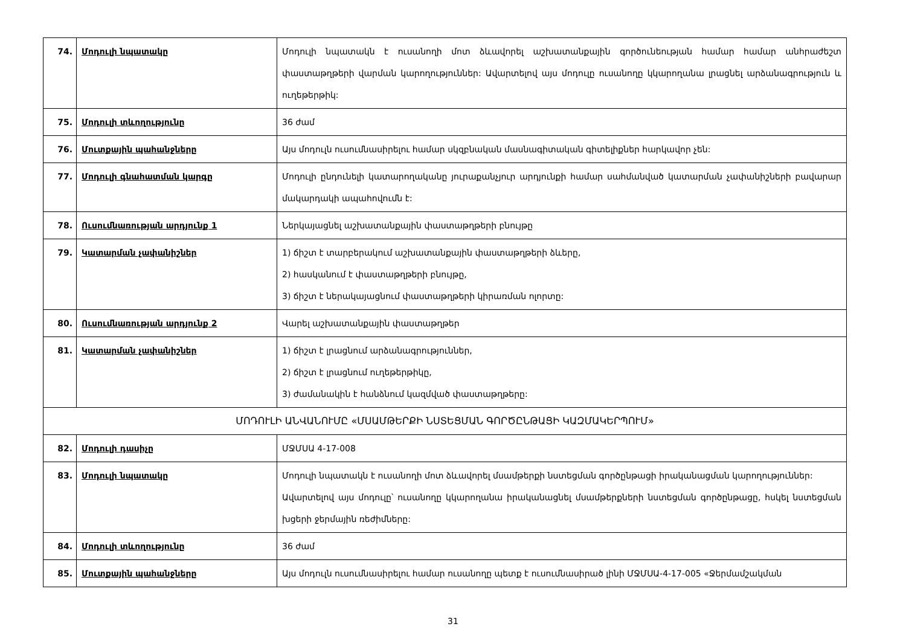| 74. | Մոդուլի նպատակը | Մոդուլի նպատակն է ուսանողի մոտ ձևավորել աշխատանքային գործունեության համար համար անհրաժեշտ փաստաթղթերի վարման կարողություններ: Ավարտելով այս մոդուլը ուսանողը կկարողանա լրացնել արձանագրություն և ուղեթերթիկ: |
| 75. | Մոդուլի տևողությունը | 36 ժամ |
| 76. | Մուտքային պահանջները | Այս մոդուլն ուսումնասիրելու համար սկզբնական մասնագիտական գիտելիքներ հարկավոր չեն: |
| 77. | Մոդուլի գնահատման կարգը | Մոդուլի ընդունելի կատարողականը յուրաքանչյուր արդյունքի համար սահմանված կատարման չափանիշների բավարար մակարդակի ապահովումն է: |
| 78. | Ուսումնառության արդյունք 1 | Ներկայացնել աշխատանքային փաստաթղթերի բնույթը |
| 79. | Կատարման չափանիշներ | 1) ճիշտ է տարբերակում աշխատանքային փաստաթղթերի ձևերը, 2) հասկանում է փաստաթղթերի բնույթը, 3) ճիշտ է ներակայացնում փաստաթղթերի կիրառման ոլորտը: |
| 80. | Ուսումնառության արդյունք 2 | Վարել աշխատանքային փաստաթղթեր |
| 81. | Կատարման չափանիշներ | 1) ճիշտ է լրացնում արձանագրություններ, 2) ճիշտ է լրացնում ուղեթերթիկը, 3) ժամանակին է հանձնում կազմված փաստաթղթերը: |
| ՄՈԴՈՒԼԻ ԱՆՎԱՆՈՒՄԸ «ՄՍԱՄԹԵՐՔԻ ՆՍՏԵՑՄԱՆ ԳՈՐԾԸՆԹԱՑԻ ԿԱԶՄԱԿԵՐՊՈՒՄ» | | |
| 82. | Մոդուլի դասիչը | ՄՋՄՍԱ 4-17-008 |
| 83. | Մոդուլի նպատակը | Մոդուլի նպատակն է ուսանողի մոտ ձևավորել մսամթերքի նստեցման գործընթացի իրականացման կարողություններ: Ավարտելով այս մոդուլը՝ ուսանողը կկարողանա իրականացնել մսամթերքների նստեցման գործընթացը, հսկել նստեցման խցերի ջերմային ռեժիմները: |
| 84. | Մոդուլի տևողությունը | 36 ժամ |
| 85. | Մուտքային պահանջները | Այս մոդուլն ուսումնասիրելու համար ուսանողը պետք է ուսումնասիրած լինի ՄՋՄՍԱ-4-17-005 «Ջերմամշակման |
31